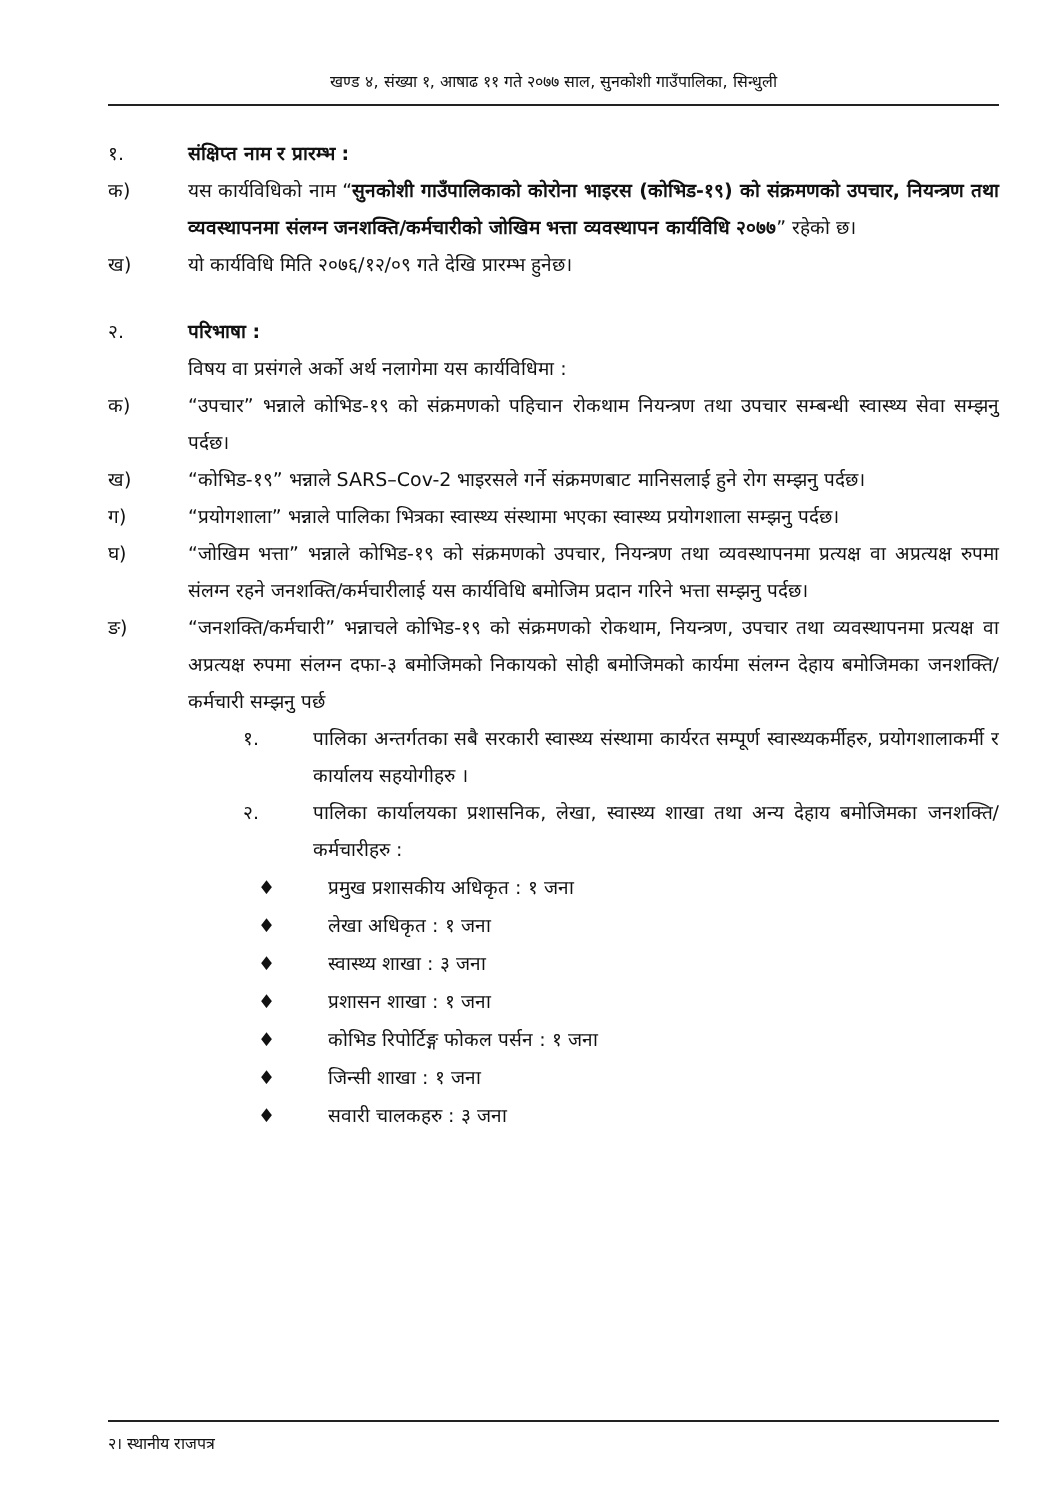खण्ड ४, संख्या १, आषाढ ११ गते २०७७ साल, सुनकोशी गाउँपालिका, सिन्धुली
१. संक्षिप्त नाम र प्रारम्भ :
क) यस कार्यविधिको नाम “सुनकोशी गाउँपालिकाको कोरोना भाइरस (कोभिड-१९) को संक्रमणको उपचार, नियन्त्रण तथा व्यवस्थापनमा संलग्न जनशक्ति/कर्मचारीको जोखिम भत्ता व्यवस्थापन कार्यविधि २०७७” रहेको छ।
ख) यो कार्यविधि मिति २०७६/१२/०९ गते देखि प्रारम्भ हुनेछ।
२. परिभाषा :
विषय वा प्रसंगले अर्को अर्थ नलागेमा यस कार्यविधिमा :
क) “उपचार” भन्नाले कोभिड-१९ को संक्रमणको पहिचान रोकथाम नियन्त्रण तथा उपचार सम्बन्धी स्वास्थ्य सेवा सम्झनु पर्दछ।
ख) “कोभिड-१९” भन्नाले SARS–Cov-2 भाइरसले गर्ने संक्रमणबाट मानिसलाई हुने रोग सम्झनु पर्दछ।
ग) “प्रयोगशाला” भन्नाले पालिका भित्रका स्वास्थ्य संस्थामा भएका स्वास्थ्य प्रयोगशाला सम्झनु पर्दछ।
घ) “जोखिम भत्ता” भन्नाले कोभिड-१९ को संक्रमणको उपचार, नियन्त्रण तथा व्यवस्थापनमा प्रत्यक्ष वा अप्रत्यक्ष रुपमा संलग्न रहने जनशक्ति/कर्मचारीलाई यस कार्यविधि बमोजिम प्रदान गरिने भत्ता सम्झनु पर्दछ।
ङ) “जनशक्ति/कर्मचारी” भन्नाचले कोभिड-१९ को संक्रमणको रोकथाम, नियन्त्रण, उपचार तथा व्यवस्थापनमा प्रत्यक्ष वा अप्रत्यक्ष रुपमा संलग्न दफा-३ बमोजिमको निकायको सोही बमोजिमको कार्यमा संलग्न देहाय बमोजिमका जनशक्ति/कर्मचारी सम्झनु पर्छ
१. पालिका अन्तर्गतका सबै सरकारी स्वास्थ्य संस्थामा कार्यरत सम्पूर्ण स्वास्थ्यकर्मीहरु, प्रयोगशालाकर्मी र कार्यालय सहयोगीहरु ।
२. पालिका कार्यालयका प्रशासनिक, लेखा, स्वास्थ्य शाखा तथा अन्य देहाय बमोजिमका जनशक्ति/कर्मचारीहरु :
♦ प्रमुख प्रशासकीय अधिकृत : १ जना
♦ लेखा अधिकृत : १ जना
♦ स्वास्थ्य शाखा : ३ जना
♦ प्रशासन शाखा : १ जना
♦ कोभिड रिपोर्टिङ्ग फोकल पर्सन : १ जना
♦ जिन्सी शाखा : १ जना
♦ सवारी चालकहरु : ३ जना
२। स्थानीय राजपत्र